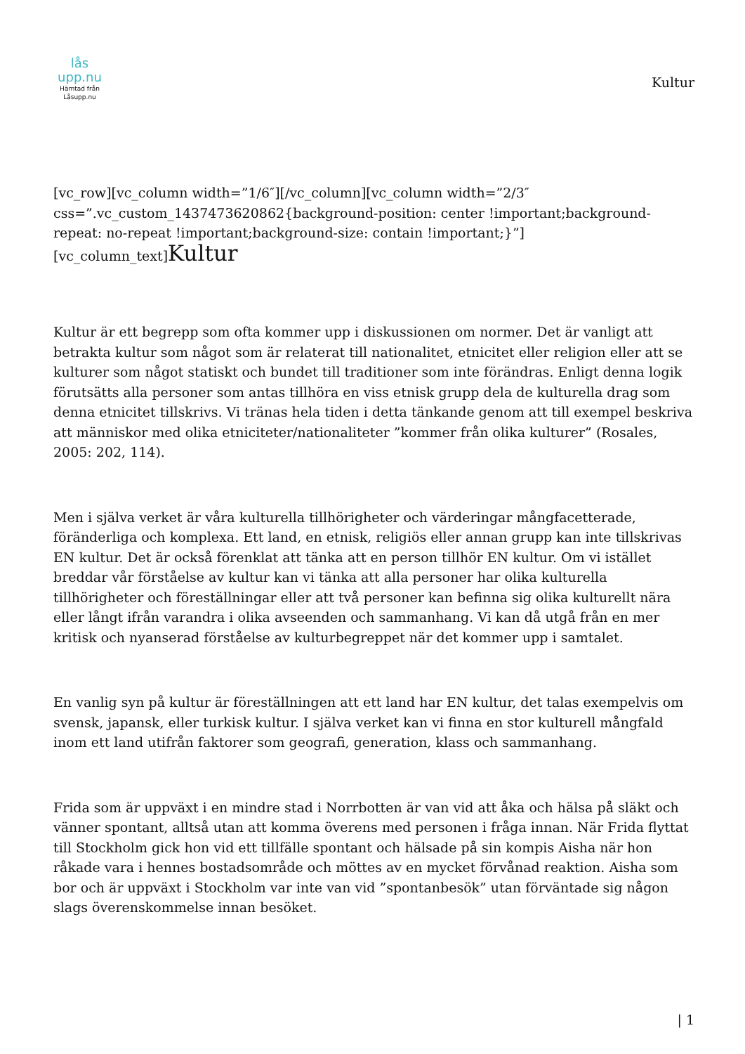lås upp.nu
Hämtad från
Låsupp.nu
Kultur
[vc_row][vc_column width=”1/6″][/vc_column][vc_column width=”2/3″ css=”.vc_custom_1437473620862{background-position: center !important;background-repeat: no-repeat !important;background-size: contain !important;}”][vc_column_text]Kultur
Kultur är ett begrepp som ofta kommer upp i diskussionen om normer. Det är vanligt att betrakta kultur som något som är relaterat till nationalitet, etnicitet eller religion eller att se kulturer som något statiskt och bundet till traditioner som inte förändras. Enligt denna logik förutsätts alla personer som antas tillhöra en viss etnisk grupp dela de kulturella drag som denna etnicitet tillskrivs. Vi tränas hela tiden i detta tänkande genom att till exempel beskriva att människor med olika etniciteter/nationaliteter ”kommer från olika kulturer” (Rosales, 2005: 202, 114).
Men i själva verket är våra kulturella tillhörigheter och värderingar mångfacetterade, föränderliga och komplexa. Ett land, en etnisk, religiös eller annan grupp kan inte tillskrivas EN kultur. Det är också förenklat att tänka att en person tillhör EN kultur. Om vi istället breddar vår förståelse av kultur kan vi tänka att alla personer har olika kulturella tillhörigheter och föreställningar eller att två personer kan befinna sig olika kulturellt nära eller långt ifrån varandra i olika avseenden och sammanhang. Vi kan då utgå från en mer kritisk och nyanserad förståelse av kulturbegreppet när det kommer upp i samtalet.
En vanlig syn på kultur är föreställningen att ett land har EN kultur, det talas exempelvis om svensk, japansk, eller turkisk kultur. I själva verket kan vi finna en stor kulturell mångfald inom ett land utifrån faktorer som geografi, generation, klass och sammanhang.
Frida som är uppväxt i en mindre stad i Norrbotten är van vid att åka och hälsa på släkt och vänner spontant, alltså utan att komma överens med personen i fråga innan. När Frida flyttat till Stockholm gick hon vid ett tillfälle spontant och hälsade på sin kompis Aisha när hon råkade vara i hennes bostadsområde och möttes av en mycket förvånad reaktion. Aisha som bor och är uppväxt i Stockholm var inte van vid ”spontanbesök” utan förväntade sig någon slags överenskommelse innan besöket.
| 1